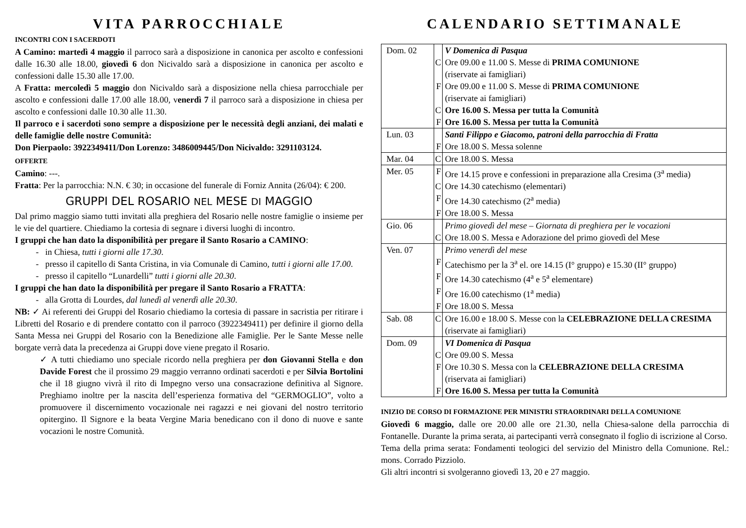VITA PARROCCHIALE
INCONTRI CON I SACERDOTI
A Camino: martedì 4 maggio il parroco sarà a disposizione in canonica per ascolto e confessioni dalle 16.30 alle 18.00, giovedì 6 don Nicivaldo sarà a disposizione in canonica per ascolto e confessioni dalle 15.30 alle 17.00.
A Fratta: mercoledì 5 maggio don Nicivaldo sarà a disposizione nella chiesa parrocchiale per ascolto e confessioni dalle 17.00 alle 18.00, venerdì 7 il parroco sarà a disposizione in chiesa per ascolto e confessioni dalle 10.30 alle 11.30.
Il parroco e i sacerdoti sono sempre a disposizione per le necessità degli anziani, dei malati e delle famiglie delle nostre Comunità:
Don Pierpaolo: 3922349411/Don Lorenzo: 3486009445/Don Nicivaldo: 3291103124.
OFFERTE
Camino: ---.
Fratta: Per la parrocchia: N.N. € 30; in occasione del funerale di Forniz Annita (26/04): € 200.
GRUPPI DEL ROSARIO NEL MESE DI MAGGIO
Dal primo maggio siamo tutti invitati alla preghiera del Rosario nelle nostre famiglie o insieme per le vie del quartiere. Chiediamo la cortesia di segnare i diversi luoghi di incontro.
I gruppi che han dato la disponibilità per pregare il Santo Rosario a CAMINO:
- in Chiesa, tutti i giorni alle 17.30.
- presso il capitello di Santa Cristina, in via Comunale di Camino, tutti i giorni alle 17.00.
- presso il capitello “Lunardelli” tutti i giorni alle 20.30.
I gruppi che han dato la disponibilità per pregare il Santo Rosario a FRATTA:
- alla Grotta di Lourdes, dal lunedì al venerdì alle 20.30.
NB: ✓ Ai referenti dei Gruppi del Rosario chiediamo la cortesia di passare in sacristia per ritirare i Libretti del Rosario e di prendere contatto con il parroco (3922349411) per definire il giorno della Santa Messa nei Gruppi del Rosario con la Benedizione alle Famiglie. Per le Sante Messe nelle borgate verrà data la precedenza ai Gruppi dove viene pregato il Rosario.
✓ A tutti chiediamo uno speciale ricordo nella preghiera per don Giovanni Stella e don Davide Forest che il prossimo 29 maggio verranno ordinati sacerdoti e per Silvia Bortolini che il 18 giugno vivrà il rito di Impegno verso una consacrazione definitiva al Signore. Preghiamo inoltre per la nascita dell’esperienza formativa del “GERMOGLIO”, volto a promuovere il discernimento vocazionale nei ragazzi e nei giovani del nostro territorio opitergino. Il Signore e la beata Vergine Maria benedicano con il dono di nuove e sante vocazioni le nostre Comunità.
CALENDARIO SETTIMANALE
| Dom. 02 | | V Domenica di Pasqua |
| | C | Ore 09.00 e 11.00 S. Messe di PRIMA COMUNIONE (riservate ai famigliari) |
| | F | Ore 09.00 e 11.00 S. Messe di PRIMA COMUNIONE (riservate ai famigliari) |
| | C | Ore 16.00 S. Messa per tutta la Comunità |
| | F | Ore 16.00 S. Messa per tutta la Comunità |
| Lun. 03 | | Santi Filippo e Giacomo, patroni della parrocchia di Fratta |
| | F | Ore 18.00 S. Messa solenne |
| Mar. 04 | C | Ore 18.00 S. Messa |
| Mer. 05 | F | Ore 14.15 prove e confessioni in preparazione alla Cresima (3<sup>a</sup> media) |
| | C | Ore 14.30 catechismo (elementari) |
| | F | Ore 14.30 catechismo (2<sup>a</sup> media) |
| | F | Ore 18.00 S. Messa |
| Gio. 06 | | Primo giovedì del mese – Giornata di preghiera per le vocazioni |
| | C | Ore 18.00 S. Messa e Adorazione del primo giovedì del Mese |
| Ven. 07 | | Primo venerdì del mese |
| | F | Catechismo per la 3<sup>a</sup> el. ore 14.15 (I° gruppo) e 15.30 (II° gruppo) |
| | F | Ore 14.30 catechismo (4<sup>a</sup> e 5<sup>a</sup> elementare) |
| | F | Ore 16.00 catechismo (1<sup>a</sup> media) |
| | F | Ore 18.00 S. Messa |
| Sab. 08 | C | Ore 16.00 e 18.00 S. Messe con la CELEBRAZIONE DELLA CRESIMA (riservate ai famigliari) |
| Dom. 09 | | VI Domenica di Pasqua |
| | C | Ore 09.00 S. Messa |
| | F | Ore 10.30 S. Messa con la CELEBRAZIONE DELLA CRESIMA (riservata ai famigliari) |
| | F | Ore 16.00 S. Messa per tutta la Comunità |
INIZIO DE CORSO DI FORMAZIONE PER MINISTRI STRAORDINARI DELLA COMUNIONE
Giovedì 6 maggio, dalle ore 20.00 alle ore 21.30, nella Chiesa-salone della parrocchia di Fontanelle. Durante la prima serata, ai partecipanti verrà consegnato il foglio di iscrizione al Corso.
Tema della prima serata: Fondamenti teologici del servizio del Ministro della Comunione. Rel.: mons. Corrado Pizziolo.
Gli altri incontri si svolgeranno giovedì 13, 20 e 27 maggio.